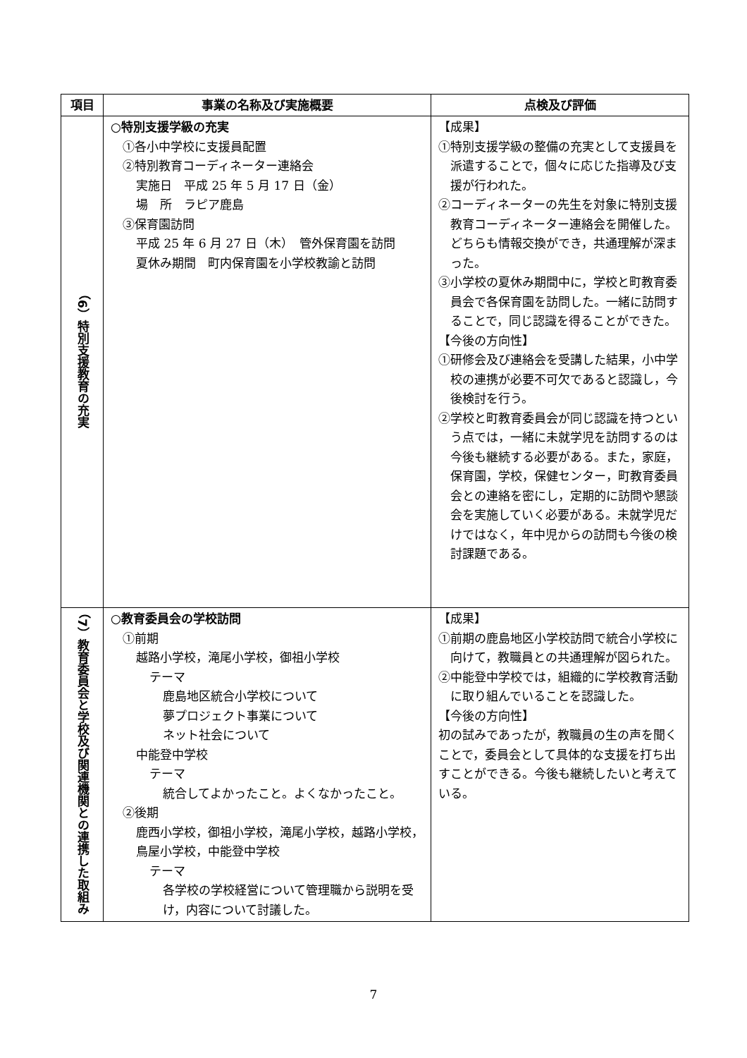| 項目 | 事業の名称及び実施概要 | 点検及び評価 |
| --- | --- | --- |
| （6）特別支援教育の充実 | ○特別支援学級の充実 ①各小中学校に支援員配置 ②特別教育コーディネーター連絡会 実施日 平成 25 年 5 月 17 日（金） 場 所 ラピア鹿島 ③保育園訪問 平成 25 年 6 月 27 日（木） 管外保育園を訪問 夏休み期間 町内保育園を小学校教諭と訪問 | 【成果】 ①特別支援学級の整備の充実として支援員を派遣することで，個々に応じた指導及び支援が行われた。 ②コーディネーターの先生を対象に特別支援教育コーディネーター連絡会を開催した。どちらも情報交換ができ，共通理解が深まった。 ③小学校の夏休み期間中に，学校と町教育委員会で各保育園を訪問した。一緒に訪問することで，同じ認識を得ることができた。 【今後の方向性】 ①研修会及び連絡会を受講した結果，小中学校の連携が必要不可欠であると認識し，今後検討を行う。 ②学校と町教育委員会が同じ認識を持つという点では，一緒に未就学児を訪問するのは今後も継続する必要がある。また，家庭，保育園，学校，保健センター，町教育委員会との連絡を密にし，定期的に訪問や懇談会を実施していく必要がある。未就学児だけではなく，年中児からの訪問も今後の検討課題である。 |
| （7）教育委員会と学校及び関連機関との連携した取組み | ○教育委員会の学校訪問 ①前期 越路小学校，滝尾小学校，御祖小学校 テーマ 鹿島地区統合小学校について 夢プロジェクト事業について ネット社会について 中能登中学校 テーマ 統合してよかったこと。よくなかったこと。 ②後期 鹿西小学校，御祖小学校，滝尾小学校，越路小学校，鳥屋小学校，中能登中学校 テーマ 各学校の学校経営について管理職から説明を受け，内容について討議した。 | 【成果】 ①前期の鹿島地区小学校訪問で統合小学校に向けて，教職員との共通理解が図られた。 ②中能登中学校では，組織的に学校教育活動に取り組んでいることを認識した。 【今後の方向性】 初の試みであったが，教職員の生の声を聞くことで，委員会として具体的な支援を打ち出すことができる。今後も継続したいと考えている。 |
7